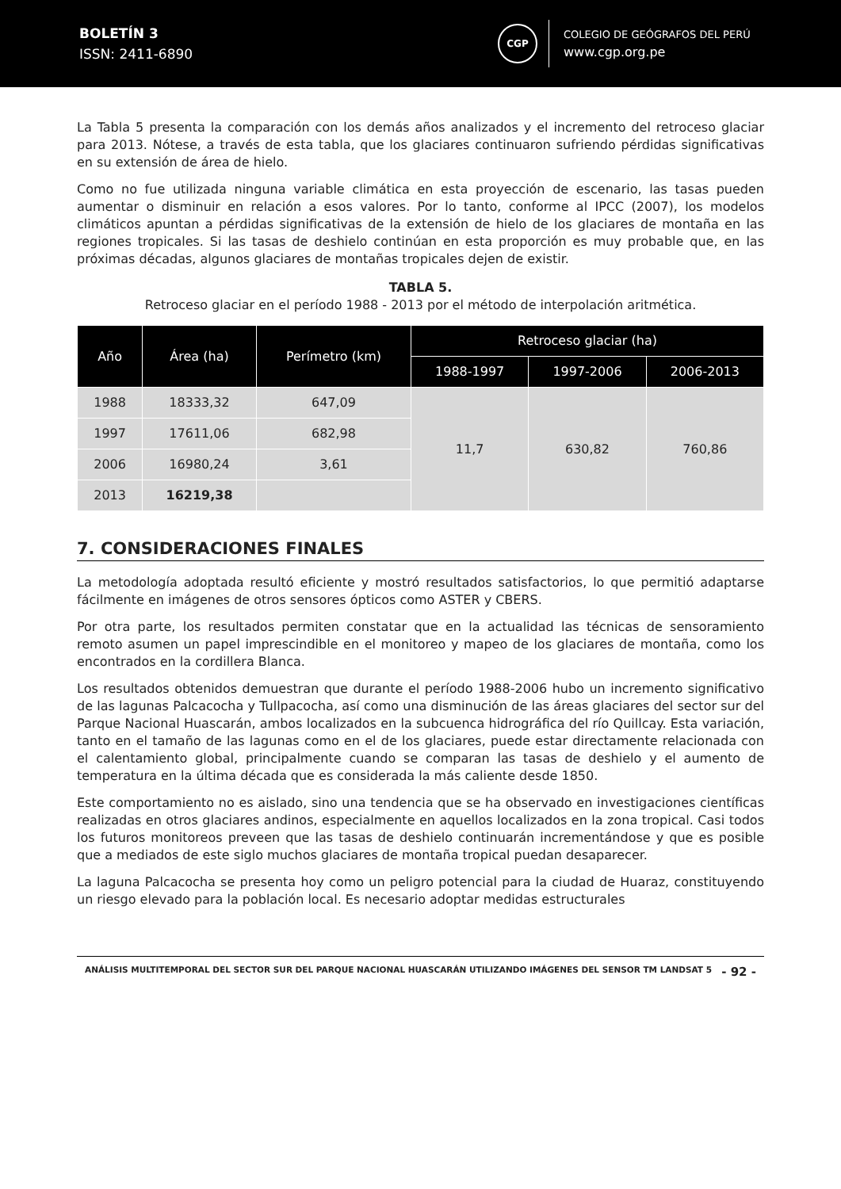BOLETÍN 3
ISSN: 2411-6890
CGP
COLEGIO DE GEÓGRAFOS DEL PERÚ
www.cgp.org.pe
La Tabla 5 presenta la comparación con los demás años analizados y el incremento del retroceso glaciar para 2013. Nótese, a través de esta tabla, que los glaciares continuaron sufriendo pérdidas significativas en su extensión de área de hielo.
Como no fue utilizada ninguna variable climática en esta proyección de escenario, las tasas pueden aumentar o disminuir en relación a esos valores. Por lo tanto, conforme al IPCC (2007), los modelos climáticos apuntan a pérdidas significativas de la extensión de hielo de los glaciares de montaña en las regiones tropicales. Si las tasas de deshielo continúan en esta proporción es muy probable que, en las próximas décadas, algunos glaciares de montañas tropicales dejen de existir.
TABLA 5.
Retroceso glaciar en el período 1988 - 2013 por el método de interpolación aritmética.
| Año | Área (ha) | Perímetro (km) | Retroceso glaciar (ha) | | |
| --- | --- | --- | --- | --- | --- |
| | | | 1988-1997 | 1997-2006 | 2006-2013 |
| 1988 | 18333,32 | 647,09 | 11,7 | 630,82 | 760,86 |
| 1997 | 17611,06 | 682,98 | | | |
| 2006 | 16980,24 | 3,61 | | | |
| 2013 | 16219,38 | | | | |
7. CONSIDERACIONES FINALES
La metodología adoptada resultó eficiente y mostró resultados satisfactorios, lo que permitió adaptarse fácilmente en imágenes de otros sensores ópticos como ASTER y CBERS.
Por otra parte, los resultados permiten constatar que en la actualidad las técnicas de sensoramiento remoto asumen un papel imprescindible en el monitoreo y mapeo de los glaciares de montaña, como los encontrados en la cordillera Blanca.
Los resultados obtenidos demuestran que durante el período 1988-2006 hubo un incremento significativo de las lagunas Palcacocha y Tullpacocha, así como una disminución de las áreas glaciares del sector sur del Parque Nacional Huascarán, ambos localizados en la subcuenca hidrográfica del río Quillcay. Esta variación, tanto en el tamaño de las lagunas como en el de los glaciares, puede estar directamente relacionada con el calentamiento global, principalmente cuando se comparan las tasas de deshielo y el aumento de temperatura en la última década que es considerada la más caliente desde 1850.
Este comportamiento no es aislado, sino una tendencia que se ha observado en investigaciones científicas realizadas en otros glaciares andinos, especialmente en aquellos localizados en la zona tropical. Casi todos los futuros monitoreos preveen que las tasas de deshielo continuarán incrementándose y que es posible que a mediados de este siglo muchos glaciares de montaña tropical puedan desaparecer.
La laguna Palcacocha se presenta hoy como un peligro potencial para la ciudad de Huaraz, constituyendo un riesgo elevado para la población local. Es necesario adoptar medidas estructurales
ANÁLISIS MULTITEMPORAL DEL SECTOR SUR DEL PARQUE NACIONAL HUASCARÁN UTILIZANDO IMÁGENES DEL SENSOR TM LANDSAT 5
- 92 -